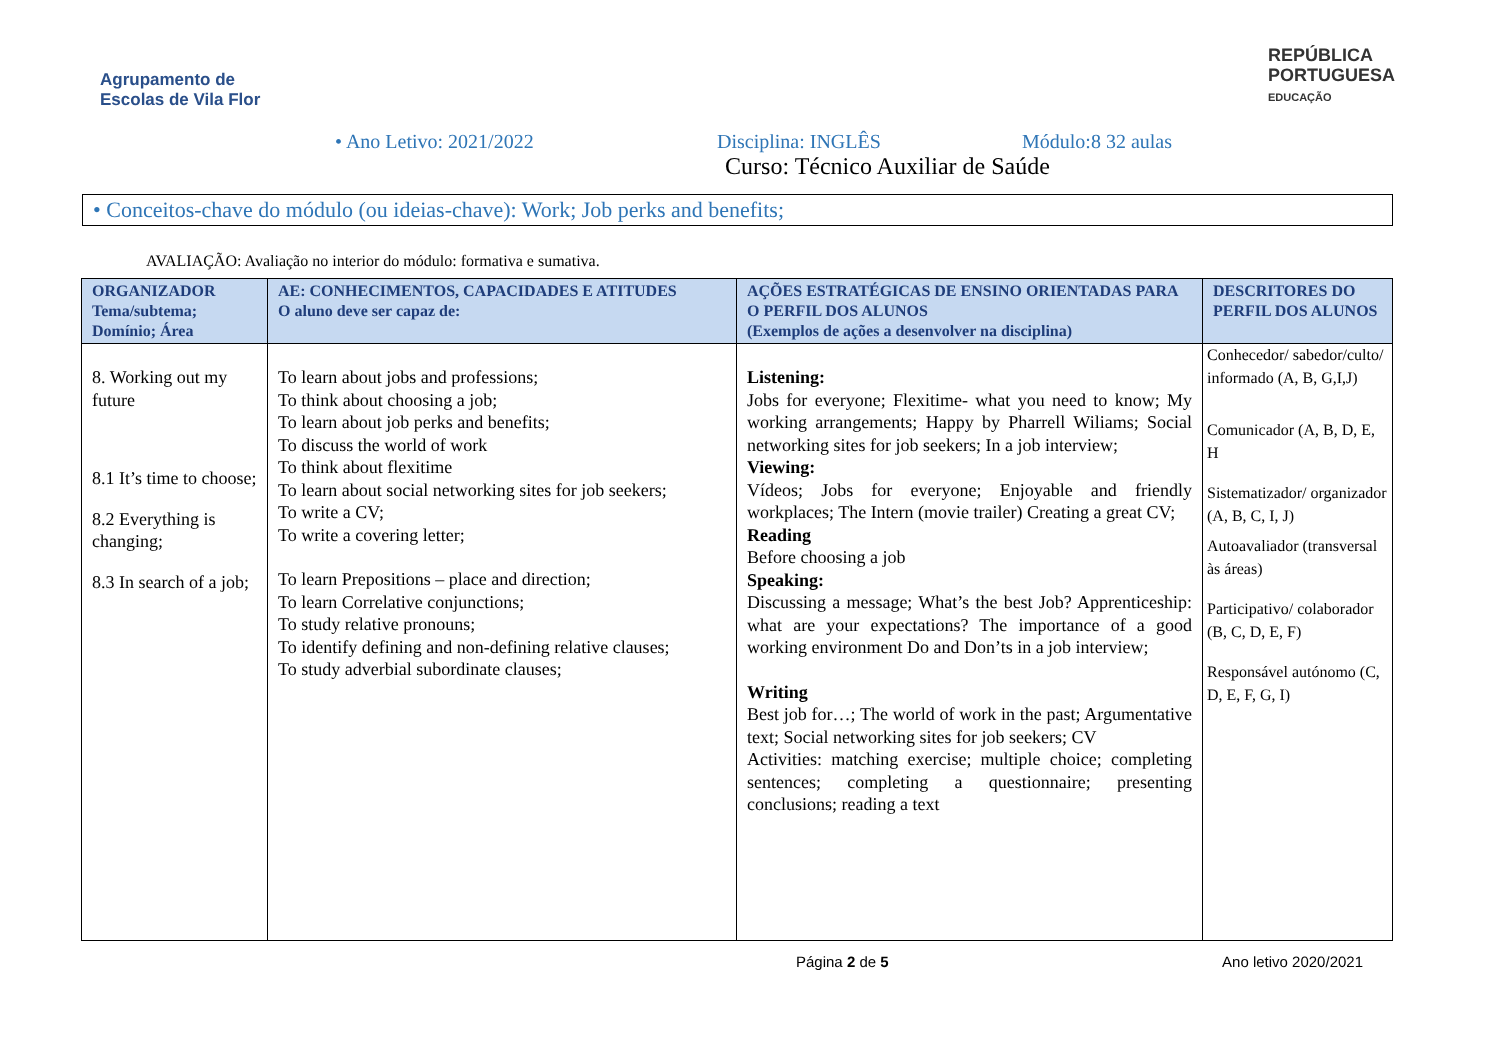Agrupamento de
Escolas de Vila Flor
REPÚBLICA
PORTUGUESA
EDUCAÇÃO
• Ano Letivo: 2021/2022 Disciplina: INGLÊS Módulo:8 32 aulas
Curso: Técnico Auxiliar de Saúde
• Conceitos-chave do módulo (ou ideias-chave): Work; Job perks and benefits;
AVALIAÇÃO: Avaliação no interior do módulo: formativa e sumativa.
| ORGANIZADOR Tema/subtema; Domínio; Área | AE: CONHECIMENTOS, CAPACIDADES E ATITUDES O aluno deve ser capaz de: | AÇÕES ESTRATÉGICAS DE ENSINO ORIENTADAS PARA O PERFIL DOS ALUNOS (Exemplos de ações a desenvolver na disciplina) | DESCRITORES DO PERFIL DOS ALUNOS |
| --- | --- | --- | --- |
| 8. Working out my future 8.1 It’s time to choose; 8.2 Everything is changing; 8.3 In search of a job; | To learn about jobs and professions; To think about choosing a job; To learn about job perks and benefits; To discuss the world of work To think about flexitime To learn about social networking sites for job seekers; To write a CV; To write a covering letter; To learn Prepositions – place and direction; To learn Correlative conjunctions; To study relative pronouns; To identify defining and non-defining relative clauses; To study adverbial subordinate clauses; | Listening: Jobs for everyone; Flexitime- what you need to know; My working arrangements; Happy by Pharrell Wiliams; Social networking sites for job seekers; In a job interview; Viewing: Vídeos; Jobs for everyone; Enjoyable and friendly workplaces; The Intern (movie trailer) Creating a great CV; Reading Before choosing a job Speaking: Discussing a message; What’s the best Job? Apprenticeship: what are your expectations? The importance of a good working environment Do and Don’ts in a job interview; Writing Best job for…; The world of work in the past; Argumentative text; Social networking sites for job seekers; CV Activities: matching exercise; multiple choice; completing sentences; completing a questionnaire; presenting conclusions; reading a text | Conhecedor/ sabedor/culto/ informado (A, B, G,I,J) Comunicador (A, B, D, E, H Sistematizador/ organizador (A, B, C, I, J) Autoavaliador (transversal às áreas) Participativo/ colaborador (B, C, D, E, F) Responsável autónomo (C, D, E, F, G, I) |
Página 2 de 5 Ano letivo 2020/2021